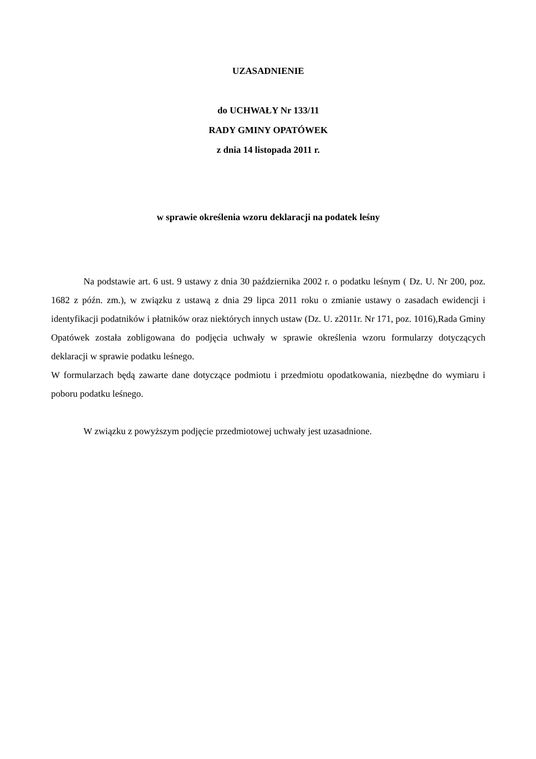UZASADNIENIE
do UCHWAŁY Nr 133/11
RADY GMINY OPATÓWEK
z dnia 14 listopada 2011 r.
w sprawie określenia wzoru deklaracji na podatek leśny
Na podstawie art. 6 ust. 9 ustawy z dnia 30 października 2002 r. o podatku leśnym ( Dz. U. Nr 200, poz. 1682 z późn. zm.), w związku z ustawą z dnia 29 lipca 2011 roku o zmianie ustawy o zasadach ewidencji i identyfikacji podatników i płatników oraz niektórych innych ustaw (Dz. U. z2011r. Nr 171, poz. 1016),Rada Gminy Opatówek została zobligowana do podjęcia uchwały w sprawie określenia wzoru formularzy dotyczących deklaracji w sprawie podatku leśnego.
W formularzach będą zawarte dane dotyczące podmiotu i przedmiotu opodatkowania, niezbędne do wymiaru i poboru podatku leśnego.
W związku z powyższym podjęcie przedmiotowej uchwały jest uzasadnione.